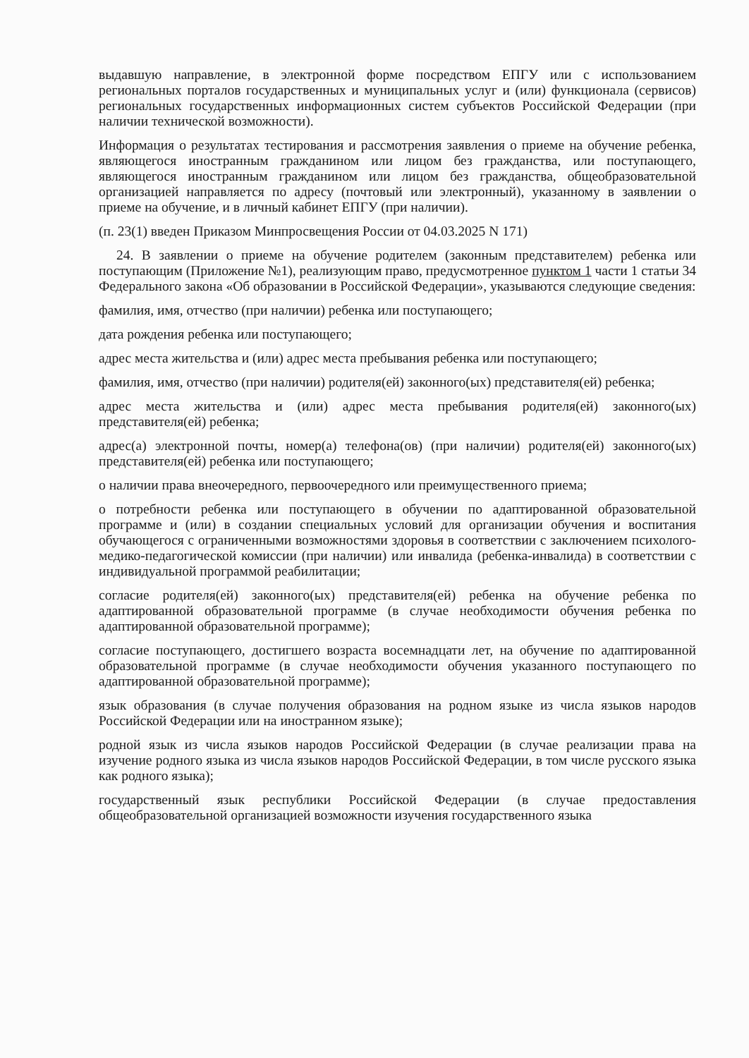выдавшую направление, в электронной форме посредством ЕПГУ или с использованием региональных порталов государственных и муниципальных услуг и (или) функционала (сервисов) региональных государственных информационных систем субъектов Российской Федерации (при наличии технической возможности).
Информация о результатах тестирования и рассмотрения заявления о приеме на обучение ребенка, являющегося иностранным гражданином или лицом без гражданства, или поступающего, являющегося иностранным гражданином или лицом без гражданства, общеобразовательной организацией направляется по адресу (почтовый или электронный), указанному в заявлении о приеме на обучение, и в личный кабинет ЕПГУ (при наличии).
(п. 23(1) введен Приказом Минпросвещения России от 04.03.2025 N 171)
24. В заявлении о приеме на обучение родителем (законным представителем) ребенка или поступающим (Приложение №1), реализующим право, предусмотренное пунктом 1 части 1 статьи 34 Федерального закона «Об образовании в Российской Федерации», указываются следующие сведения:
фамилия, имя, отчество (при наличии) ребенка или поступающего;
дата рождения ребенка или поступающего;
адрес места жительства и (или) адрес места пребывания ребенка или поступающего;
фамилия, имя, отчество (при наличии) родителя(ей) законного(ых) представителя(ей) ребенка;
адрес места жительства и (или) адрес места пребывания родителя(ей) законного(ых) представителя(ей) ребенка;
адрес(а) электронной почты, номер(а) телефона(ов) (при наличии) родителя(ей) законного(ых) представителя(ей) ребенка или поступающего;
о наличии права внеочередного, первоочередного или преимущественного приема;
о потребности ребенка или поступающего в обучении по адаптированной образовательной программе и (или) в создании специальных условий для организации обучения и воспитания обучающегося с ограниченными возможностями здоровья в соответствии с заключением психолого-медико-педагогической комиссии (при наличии) или инвалида (ребенка-инвалида) в соответствии с индивидуальной программой реабилитации;
согласие родителя(ей) законного(ых) представителя(ей) ребенка на обучение ребенка по адаптированной образовательной программе (в случае необходимости обучения ребенка по адаптированной образовательной программе);
согласие поступающего, достигшего возраста восемнадцати лет, на обучение по адаптированной образовательной программе (в случае необходимости обучения указанного поступающего по адаптированной образовательной программе);
язык образования (в случае получения образования на родном языке из числа языков народов Российской Федерации или на иностранном языке);
родной язык из числа языков народов Российской Федерации (в случае реализации права на изучение родного языка из числа языков народов Российской Федерации, в том числе русского языка как родного языка);
государственный язык республики Российской Федерации (в случае предоставления общеобразовательной организацией возможности изучения государственного языка